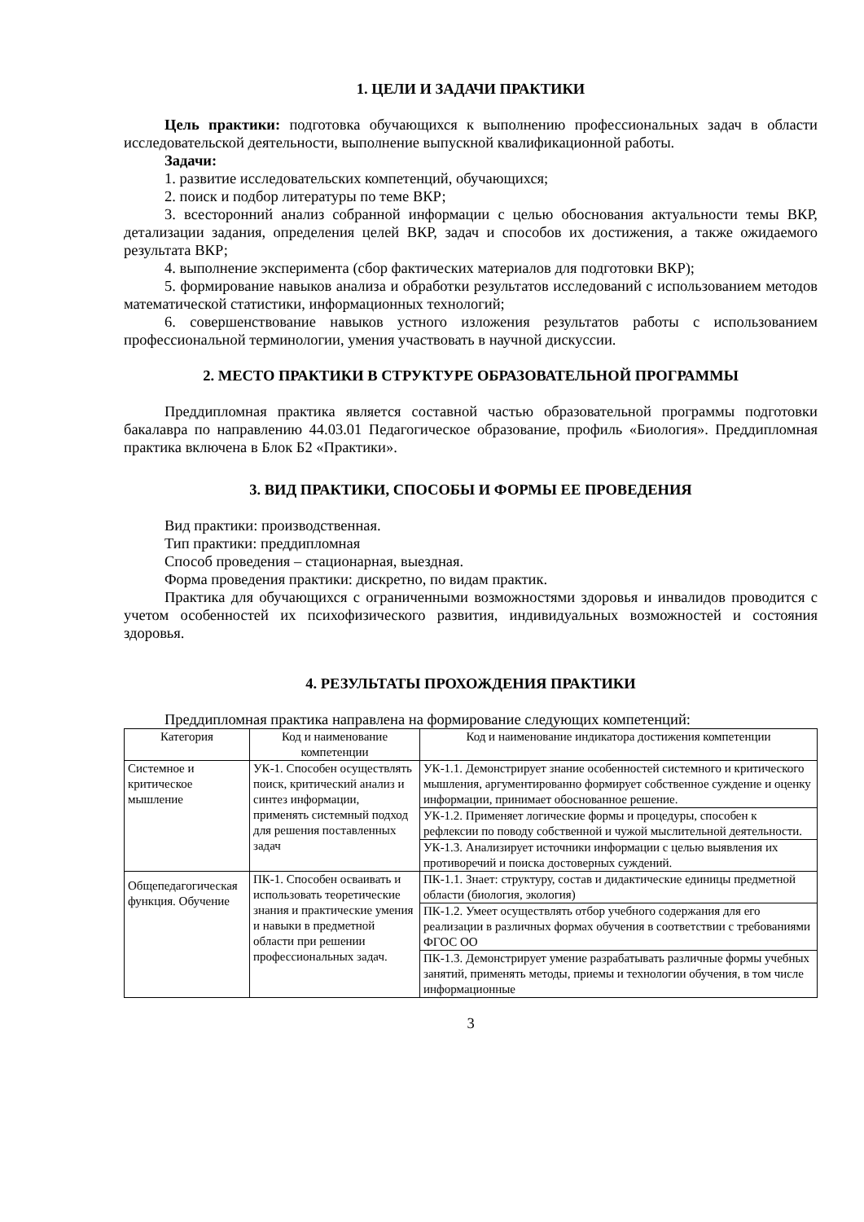1. ЦЕЛИ И ЗАДАЧИ ПРАКТИКИ
Цель практики: подготовка обучающихся к выполнению профессиональных задач в области исследовательской деятельности, выполнение выпускной квалификационной работы.
Задачи:
1. развитие исследовательских компетенций, обучающихся;
2. поиск и подбор литературы по теме ВКР;
3. всесторонний анализ собранной информации с целью обоснования актуальности темы ВКР, детализации задания, определения целей ВКР, задач и способов их достижения, а также ожидаемого результата ВКР;
4. выполнение эксперимента (сбор фактических материалов для подготовки ВКР);
5. формирование навыков анализа и обработки результатов исследований с использованием методов математической статистики, информационных технологий;
6. совершенствование навыков устного изложения результатов работы с использованием профессиональной терминологии, умения участвовать в научной дискуссии.
2. МЕСТО ПРАКТИКИ В СТРУКТУРЕ ОБРАЗОВАТЕЛЬНОЙ ПРОГРАММЫ
Преддипломная практика является составной частью образовательной программы подготовки бакалавра по направлению 44.03.01 Педагогическое образование, профиль «Биология». Преддипломная практика включена в Блок Б2 «Практики».
3. ВИД ПРАКТИКИ, СПОСОБЫ И ФОРМЫ ЕЕ ПРОВЕДЕНИЯ
Вид практики: производственная.
Тип практики: преддипломная
Способ проведения – стационарная, выездная.
Форма проведения практики: дискретно, по видам практик.
Практика для обучающихся с ограниченными возможностями здоровья и инвалидов проводится с учетом особенностей их психофизического развития, индивидуальных возможностей и состояния здоровья.
4. РЕЗУЛЬТАТЫ ПРОХОЖДЕНИЯ ПРАКТИКИ
Преддипломная практика направлена на формирование следующих компетенций:
| Категория | Код и наименование компетенции | Код и наименование индикатора достижения компетенции |
| --- | --- | --- |
| Системное и критическое мышление | УК-1. Способен осуществлять поиск, критический анализ и синтез информации, применять системный подход для решения поставленных задач | УК-1.1. Демонстрирует знание особенностей системного и критического мышления, аргументированно формирует собственное суждение и оценку информации, принимает обоснованное решение. |
| | | УК-1.2. Применяет логические формы и процедуры, способен к рефлексии по поводу собственной и чужой мыслительной деятельности. |
| | | УК-1.3. Анализирует источники информации с целью выявления их противоречий и поиска достоверных суждений. |
| Общепедагогическая функция. Обучение | ПК-1. Способен осваивать и использовать теоретические знания и практические умения и навыки в предметной области при решении профессиональных задач. | ПК-1.1. Знает: структуру, состав и дидактические единицы предметной области (биология, экология) |
| | | ПК-1.2. Умеет осуществлять отбор учебного содержания для его реализации в различных формах обучения в соответствии с требованиями ФГОС ОО |
| | | ПК-1.3. Демонстрирует умение разрабатывать различные формы учебных занятий, применять методы, приемы и технологии обучения, в том числе информационные |
3